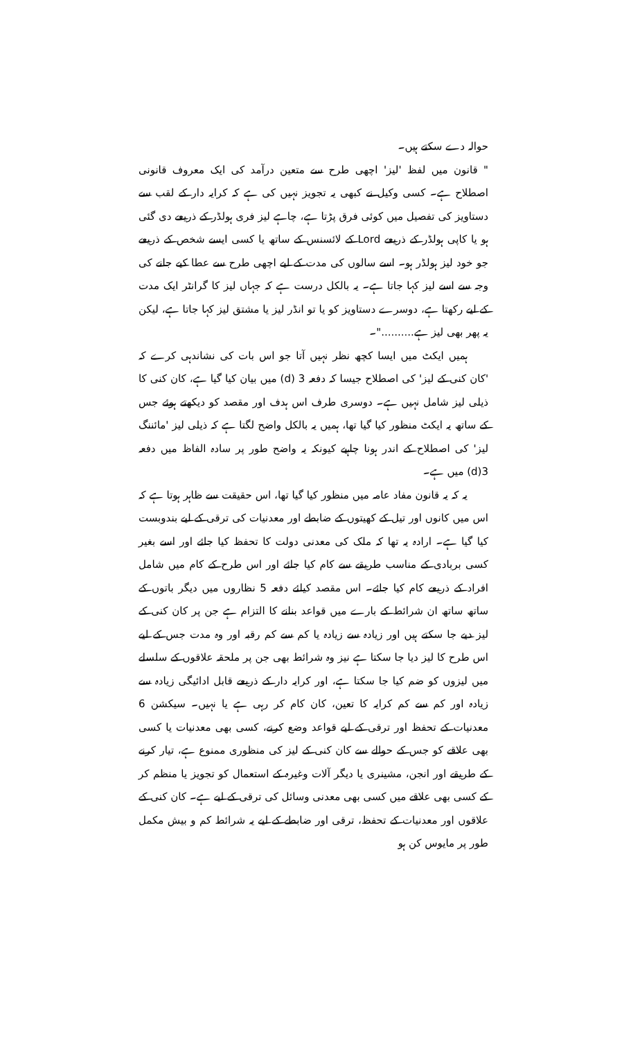حوالہ دے سکتے ہیں۔
" قانون میں لفظ 'لیز' اچھی طرح سے متعین درآمد کی ایک معروف قانونی اصطلاح ہے۔ کسی وکیل نے کبھی یہ تجویز نہیں کی ہے کہ کرایہ دار کے لقب سے دستاویز کی تفصیل میں کوئی فرق پڑتا ہے، چاہے لیز فری ہولڈر کے ذریعے دی گئی ہو یا کاپی ہولڈر کے ذریعے Lord کے لائسنس کے ساتھ یا کسی ایسے شخص کے ذریعے جو خود لیز ہولڈر ہو۔ اسے سالوں کی مدت کے لیے اچھی طرح سے عطا کیے جانے کی وجہ سے اسے لیز کہا جاتا ہے۔ یہ بالکل درست ہے کہ جہاں لیز کا گرانٹر ایک مدت کے لیے رکھتا ہے، دوسرے دستاویز کو یا تو انڈر لیز یا مشتق لیز کہا جاتا ہے، لیکن یہ پھر بھی لیز ہے.........."۔
ہمیں ایکٹ میں ایسا کچھ نظر نہیں آتا جو اس بات کی نشاندہی کرے کہ 'کان کنی کے لیز' کی اصطلاح جیسا کہ دفعہ 3 (d) میں بیان کیا گیا ہے، کان کنی کا ذیلی لیز شامل نہیں ہے۔ دوسری طرف اس ہدف اور مقصد کو دیکھتے ہوئے جس کے ساتھ یہ ایکٹ منظور کیا گیا تھا، ہمیں یہ بالکل واضح لگتا ہے کہ ذیلی لیز 'مائننگ لیز' کی اصطلاح کے اندر ہونا چاہیے کیونکہ یہ واضح طور پر سادہ الفاظ میں دفعہ 3(d) میں ہے۔
یہ کہ یہ قانون مفاد عامہ میں منظور کیا گیا تھا، اس حقیقت سے ظاہر ہوتا ہے کہ اس میں کانوں اور تیل کے کھیتوں کے ضابطے اور معدنیات کی ترقی کے لیے بندوبست کیا گیا ہے۔ ارادہ یہ تھا کہ ملک کی معدنی دولت کا تحفظ کیا جائے اور اسے بغیر کسی بربادی کے مناسب طریقے سے کام کیا جائے اور اس طرح کے کام میں شامل افراد کے ذریعے کام کیا جائے۔ اس مقصد کیلئے دفعہ 5 نظاروں میں دیگر باتوں کے ساتھ ساتھ ان شرائط کے بارے میں قواعد بنانے کا التزام ہے جن پر کان کنی کے لیز دیے جا سکتے ہیں اور زیادہ سے زیادہ یا کم سے کم رقبہ اور وہ مدت جس کے لیے اس طرح کا لیز دیا جا سکتا ہے نیز وہ شرائط بھی جن پر ملحقہ علاقوں کے سلسلے میں لیزوں کو ضم کیا جا سکتا ہے، اور کرایہ دار کے ذریعے قابل ادائیگی زیادہ سے زیادہ اور کم سے کم کرایہ کا تعین، کان کام کر رہی ہے یا نہیں۔ سیکشن 6 معدنیات کے تحفظ اور ترقی کے لیے قواعد وضع کرنے، کسی بھی معدنیات یا کسی بھی علاقے کو جس کے حوالے سے کان کنی کے لیز کی منظوری ممنوع ہے، تیار کرنے کے طریقے اور انجن، مشینری یا دیگر آلات وغیرہ کے استعمال کو تجویز یا منظم کر کے کسی بھی علاقے میں کسی بھی معدنی وسائل کی ترقی کے لیے ہے۔ کان کنی کے علاقوں اور معدنیات کے تحفظ، ترقی اور ضابطے کے لیے یہ شرائط کم و بیش مکمل طور پر مایوس کن ہو